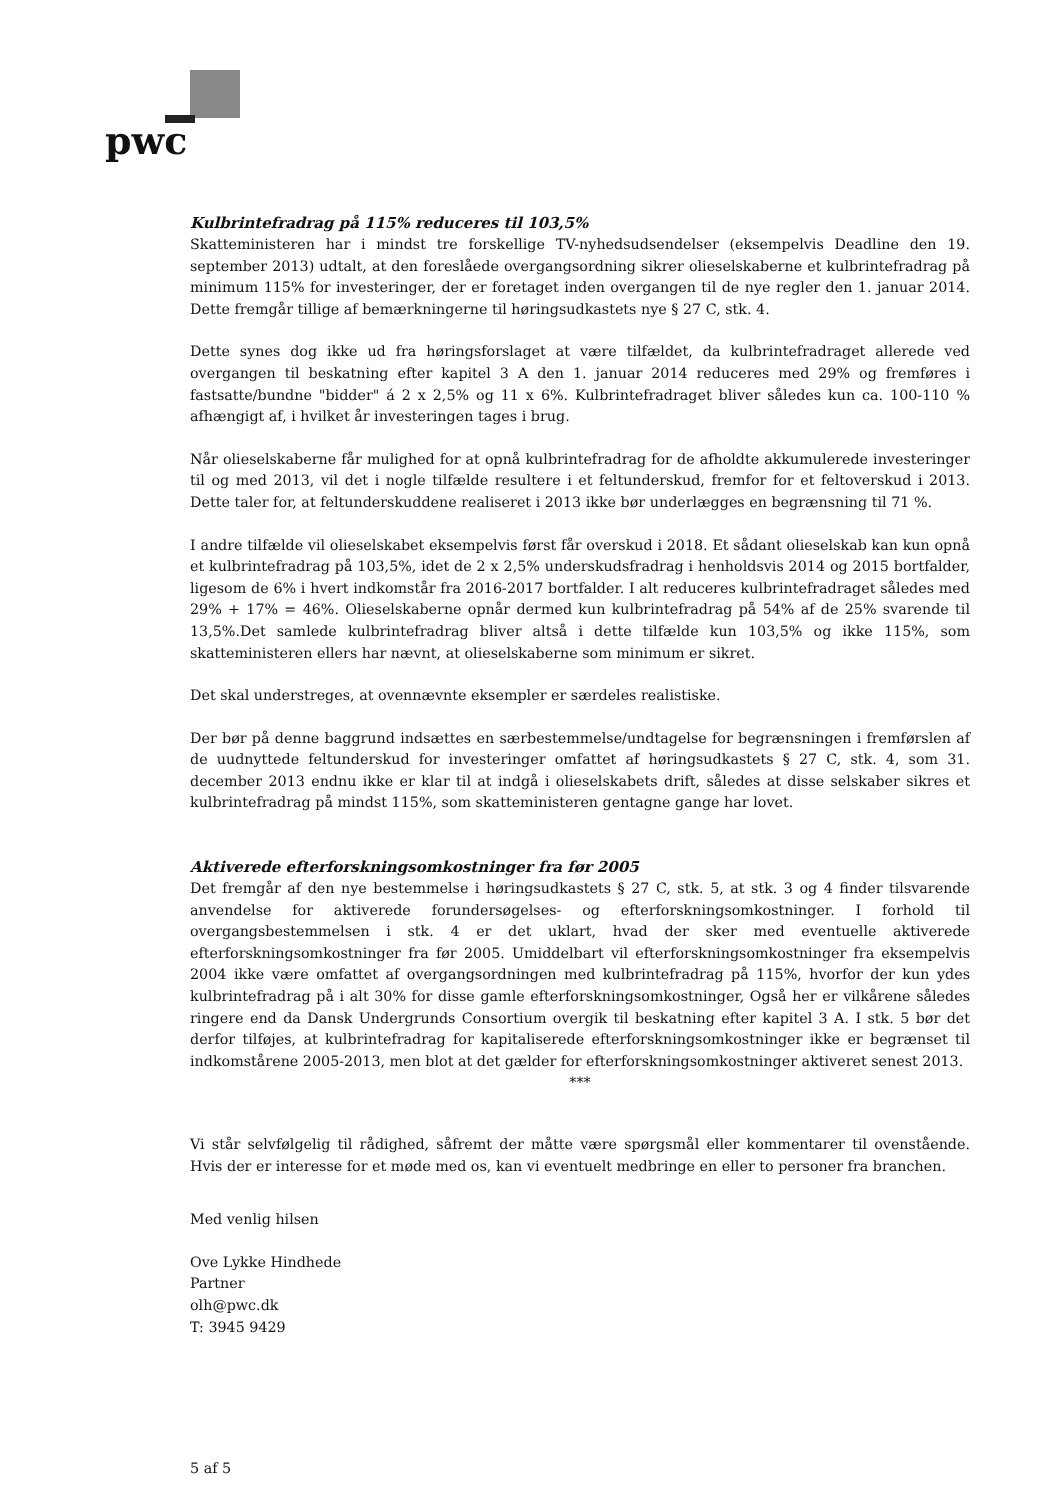pwc
Kulbrintefradrag på 115% reduceres til 103,5%
Skatteministeren har i mindst tre forskellige TV-nyhedsudsendelser (eksempelvis Deadline den 19. september 2013) udtalt, at den foreslåede overgangsordning sikrer olieselskaberne et kulbrintefradrag på minimum 115% for investeringer, der er foretaget inden overgangen til de nye regler den 1. januar 2014. Dette fremgår tillige af bemærkningerne til høringsudkastets nye § 27 C, stk. 4.
Dette synes dog ikke ud fra høringsforslaget at være tilfældet, da kulbrintefradraget allerede ved overgangen til beskatning efter kapitel 3 A den 1. januar 2014 reduceres med 29% og fremføres i fastsatte/bundne "bidder" á 2 x 2,5% og 11 x 6%. Kulbrintefradraget bliver således kun ca. 100-110 % afhængigt af, i hvilket år investeringen tages i brug.
Når olieselskaberne får mulighed for at opnå kulbrintefradrag for de afholdte akkumulerede investeringer til og med 2013, vil det i nogle tilfælde resultere i et feltunderskud, fremfor for et feltoverskud i 2013. Dette taler for, at feltunderskuddene realiseret i 2013 ikke bør underlægges en begrænsning til 71 %.
I andre tilfælde vil olieselskabet eksempelvis først får overskud i 2018. Et sådant olieselskab kan kun opnå et kulbrintefradrag på 103,5%, idet de 2 x 2,5% underskudsfradrag i henholdsvis 2014 og 2015 bortfalder, ligesom de 6% i hvert indkomstår fra 2016-2017 bortfalder. I alt reduceres kulbrintefradraget således med 29% + 17% = 46%. Olieselskaberne opnår dermed kun kulbrintefradrag på 54% af de 25% svarende til 13,5%.Det samlede kulbrintefradrag bliver altså i dette tilfælde kun 103,5% og ikke 115%, som skatteministeren ellers har nævnt, at olieselskaberne som minimum er sikret.
Det skal understreges, at ovennævnte eksempler er særdeles realistiske.
Der bør på denne baggrund indsættes en særbestemmelse/undtagelse for begrænsningen i fremførslen af de uudnyttede feltunderskud for investeringer omfattet af høringsudkastets § 27 C, stk. 4, som 31. december 2013 endnu ikke er klar til at indgå i olieselskabets drift, således at disse selskaber sikres et kulbrintefradrag på mindst 115%, som skatteministeren gentagne gange har lovet.
Aktiverede efterforskningsomkostninger fra før 2005
Det fremgår af den nye bestemmelse i høringsudkastets § 27 C, stk. 5, at stk. 3 og 4 finder tilsvarende anvendelse for aktiverede forundersøgelses- og efterforskningsomkostninger. I forhold til overgangsbestemmelsen i stk. 4 er det uklart, hvad der sker med eventuelle aktiverede efterforskningsomkostninger fra før 2005. Umiddelbart vil efterforskningsomkostninger fra eksempelvis 2004 ikke være omfattet af overgangsordningen med kulbrintefradrag på 115%, hvorfor der kun ydes kulbrintefradrag på i alt 30% for disse gamle efterforskningsomkostninger, Også her er vilkårene således ringere end da Dansk Undergrunds Consortium overgik til beskatning efter kapitel 3 A. I stk. 5 bør det derfor tilføjes, at kulbrintefradrag for kapitaliserede efterforskningsomkostninger ikke er begrænset til indkomstårene 2005-2013, men blot at det gælder for efterforskningsomkostninger aktiveret senest 2013.
***
Vi står selvfølgelig til rådighed, såfremt der måtte være spørgsmål eller kommentarer til ovenstående. Hvis der er interesse for et møde med os, kan vi eventuelt medbringe en eller to personer fra branchen.
Med venlig hilsen
Ove Lykke Hindhede
Partner
olh@pwc.dk
T: 3945 9429
5 af 5